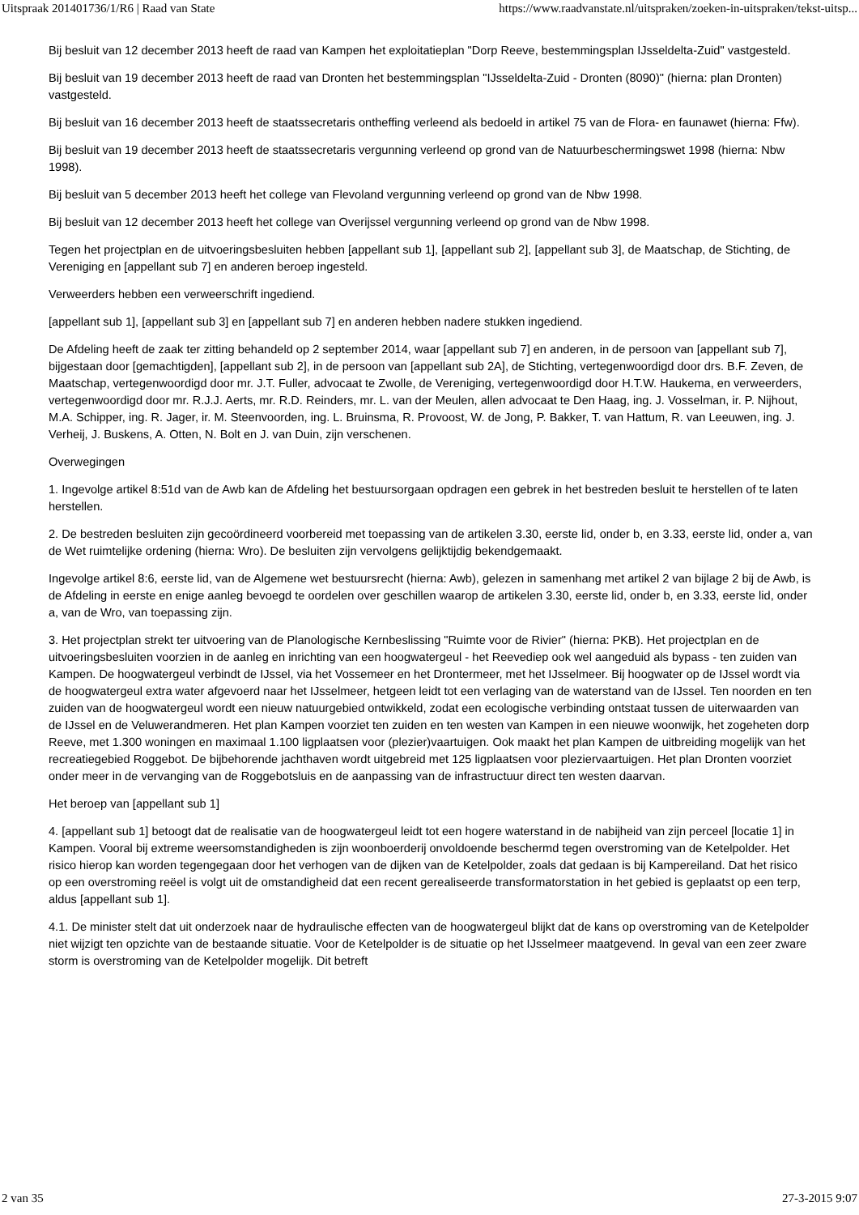Uitspraak 201401736/1/R6 | Raad van State https://www.raadvanstate.nl/uitspraken/zoeken-in-uitspraken/tekst-uitsp...
Bij besluit van 12 december 2013 heeft de raad van Kampen het exploitatieplan "Dorp Reeve, bestemmingsplan IJsseldelta-Zuid" vastgesteld.
Bij besluit van 19 december 2013 heeft de raad van Dronten het bestemmingsplan "IJsseldelta-Zuid - Dronten (8090)" (hierna: plan Dronten) vastgesteld.
Bij besluit van 16 december 2013 heeft de staatssecretaris ontheffing verleend als bedoeld in artikel 75 van de Flora- en faunawet (hierna: Ffw).
Bij besluit van 19 december 2013 heeft de staatssecretaris vergunning verleend op grond van de Natuurbeschermingswet 1998 (hierna: Nbw 1998).
Bij besluit van 5 december 2013 heeft het college van Flevoland vergunning verleend op grond van de Nbw 1998.
Bij besluit van 12 december 2013 heeft het college van Overijssel vergunning verleend op grond van de Nbw 1998.
Tegen het projectplan en de uitvoeringsbesluiten hebben [appellant sub 1], [appellant sub 2], [appellant sub 3], de Maatschap, de Stichting, de Vereniging en [appellant sub 7] en anderen beroep ingesteld.
Verweerders hebben een verweerschrift ingediend.
[appellant sub 1], [appellant sub 3] en [appellant sub 7] en anderen hebben nadere stukken ingediend.
De Afdeling heeft de zaak ter zitting behandeld op 2 september 2014, waar [appellant sub 7] en anderen, in de persoon van [appellant sub 7], bijgestaan door [gemachtigden], [appellant sub 2], in de persoon van [appellant sub 2A], de Stichting, vertegenwoordigd door drs. B.F. Zeven, de Maatschap, vertegenwoordigd door mr. J.T. Fuller, advocaat te Zwolle, de Vereniging, vertegenwoordigd door H.T.W. Haukema, en verweerders, vertegenwoordigd door mr. R.J.J. Aerts, mr. R.D. Reinders, mr. L. van der Meulen, allen advocaat te Den Haag, ing. J. Vosselman, ir. P. Nijhout, M.A. Schipper, ing. R. Jager, ir. M. Steenvoorden, ing. L. Bruinsma, R. Provoost, W. de Jong, P. Bakker, T. van Hattum, R. van Leeuwen, ing. J. Verheij, J. Buskens, A. Otten, N. Bolt en J. van Duin, zijn verschenen.
Overwegingen
1. Ingevolge artikel 8:51d van de Awb kan de Afdeling het bestuursorgaan opdragen een gebrek in het bestreden besluit te herstellen of te laten herstellen.
2. De bestreden besluiten zijn gecoördineerd voorbereid met toepassing van de artikelen 3.30, eerste lid, onder b, en 3.33, eerste lid, onder a, van de Wet ruimtelijke ordening (hierna: Wro). De besluiten zijn vervolgens gelijktijdig bekendgemaakt.
Ingevolge artikel 8:6, eerste lid, van de Algemene wet bestuursrecht (hierna: Awb), gelezen in samenhang met artikel 2 van bijlage 2 bij de Awb, is de Afdeling in eerste en enige aanleg bevoegd te oordelen over geschillen waarop de artikelen 3.30, eerste lid, onder b, en 3.33, eerste lid, onder a, van de Wro, van toepassing zijn.
3. Het projectplan strekt ter uitvoering van de Planologische Kernbeslissing "Ruimte voor de Rivier" (hierna: PKB). Het projectplan en de uitvoeringsbesluiten voorzien in de aanleg en inrichting van een hoogwatergeul - het Reevediep ook wel aangeduid als bypass - ten zuiden van Kampen. De hoogwatergeul verbindt de IJssel, via het Vossemeer en het Drontermeer, met het IJsselmeer. Bij hoogwater op de IJssel wordt via de hoogwatergeul extra water afgevoerd naar het IJsselmeer, hetgeen leidt tot een verlaging van de waterstand van de IJssel. Ten noorden en ten zuiden van de hoogwatergeul wordt een nieuw natuurgebied ontwikkeld, zodat een ecologische verbinding ontstaat tussen de uiterwaarden van de IJssel en de Veluwerandmeren. Het plan Kampen voorziet ten zuiden en ten westen van Kampen in een nieuwe woonwijk, het zogeheten dorp Reeve, met 1.300 woningen en maximaal 1.100 ligplaatsen voor (plezier)vaartuigen. Ook maakt het plan Kampen de uitbreiding mogelijk van het recreatiegebied Roggebot. De bijbehorende jachthaven wordt uitgebreid met 125 ligplaatsen voor pleziervaartuigen. Het plan Dronten voorziet onder meer in de vervanging van de Roggebotsluis en de aanpassing van de infrastructuur direct ten westen daarvan.
Het beroep van [appellant sub 1]
4. [appellant sub 1] betoogt dat de realisatie van de hoogwatergeul leidt tot een hogere waterstand in de nabijheid van zijn perceel [locatie 1] in Kampen. Vooral bij extreme weersomstandigheden is zijn woonboerderij onvoldoende beschermd tegen overstroming van de Ketelpolder. Het risico hierop kan worden tegengegaan door het verhogen van de dijken van de Ketelpolder, zoals dat gedaan is bij Kampereiland. Dat het risico op een overstroming reëel is volgt uit de omstandigheid dat een recent gerealiseerde transformatorstation in het gebied is geplaatst op een terp, aldus [appellant sub 1].
4.1. De minister stelt dat uit onderzoek naar de hydraulische effecten van de hoogwatergeul blijkt dat de kans op overstroming van de Ketelpolder niet wijzigt ten opzichte van de bestaande situatie. Voor de Ketelpolder is de situatie op het IJsselmeer maatgevend. In geval van een zeer zware storm is overstroming van de Ketelpolder mogelijk. Dit betreft
2 van 35 27-3-2015 9:07